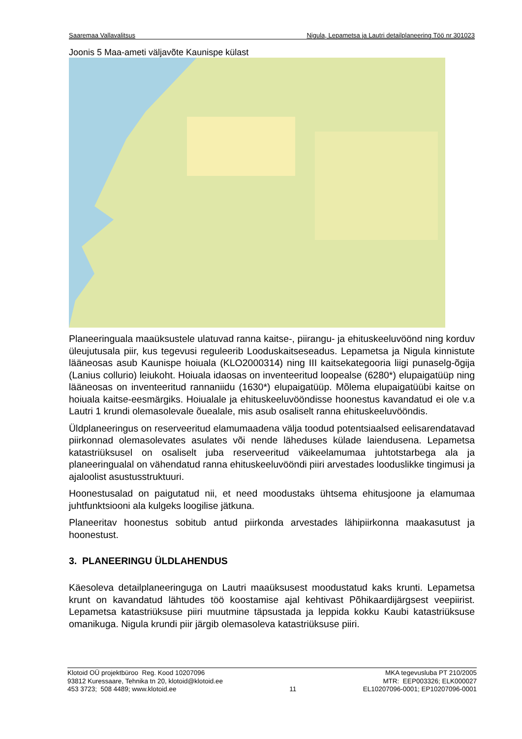Saaremaa Vallavalitsus Nigula, Lepametsa ja Lautri detailplaneering Töö nr 301023
Joonis 5 Maa-ameti väljavõte Kaunispe külast
Planeeringuala maaüksustele ulatuvad ranna kaitse-, piirangu- ja ehituskeeluvöönd ning korduv üleujutusala piir, kus tegevusi reguleerib Looduskaitseseadus. Lepametsa ja Nigula kinnistute lääneosas asub Kaunispe hoiuala (KLO2000314) ning III kaitsekategooria liigi punaselg-õgija (Lanius collurio) leiukoht. Hoiuala idaosas on inventeeritud loopealse (6280*) elupaigatüüp ning lääneosas on inventeeritud rannaniidu (1630*) elupaigatüüp. Mõlema elupaigatüübi kaitse on hoiuala kaitse-eesmärgiks. Hoiualale ja ehituskeeluvööndisse hoonestus kavandatud ei ole v.a Lautri 1 krundi olemasolevale õuealale, mis asub osaliselt ranna ehituskeeluvööndis.
Üldplaneeringus on reserveeritud elamumaadena välja toodud potentsiaalsed eelisarendatavad piirkonnad olemasolevates asulates või nende läheduses külade laiendusena. Lepametsa katastriüksusel on osaliselt juba reserveeritud väikeelamumaa juhtotstarbega ala ja planeeringualal on vähendatud ranna ehituskeeluvööndi piiri arvestades looduslikke tingimusi ja ajaloolist asustusstruktuuri.
Hoonestusalad on paigutatud nii, et need moodustaks ühtsema ehitusjoone ja elamumaa juhtfunktsiooni ala kulgeks loogilise jätkuna.
Planeeritav hoonestus sobitub antud piirkonda arvestades lähipiirkonna maakasutust ja hoonestust.
3. PLANEERINGU ÜLDLAHENDUS
Käesoleva detailplaneeringuga on Lautri maaüksusest moodustatud kaks krunti. Lepametsa krunt on kavandatud lähtudes töö koostamise ajal kehtivast Põhikaardijärgsest veepiirist. Lepametsa katastriüksuse piiri muutmine täpsustada ja leppida kokku Kaubi katastriüksuse omanikuga. Nigula krundi piir järgib olemasoleva katastriüksuse piiri.
Klotoid OÜ projektbüroo Reg. Kood 10207096
93812 Kuressaare, Tehnika tn 20, klotoid@klotoid.ee
453 3723; 508 4489; www.klotoid.ee
11 MKA tegevusluba PT 210/2005
MTR: EEP003326; ELK000027
EL10207096-0001; EP10207096-0001